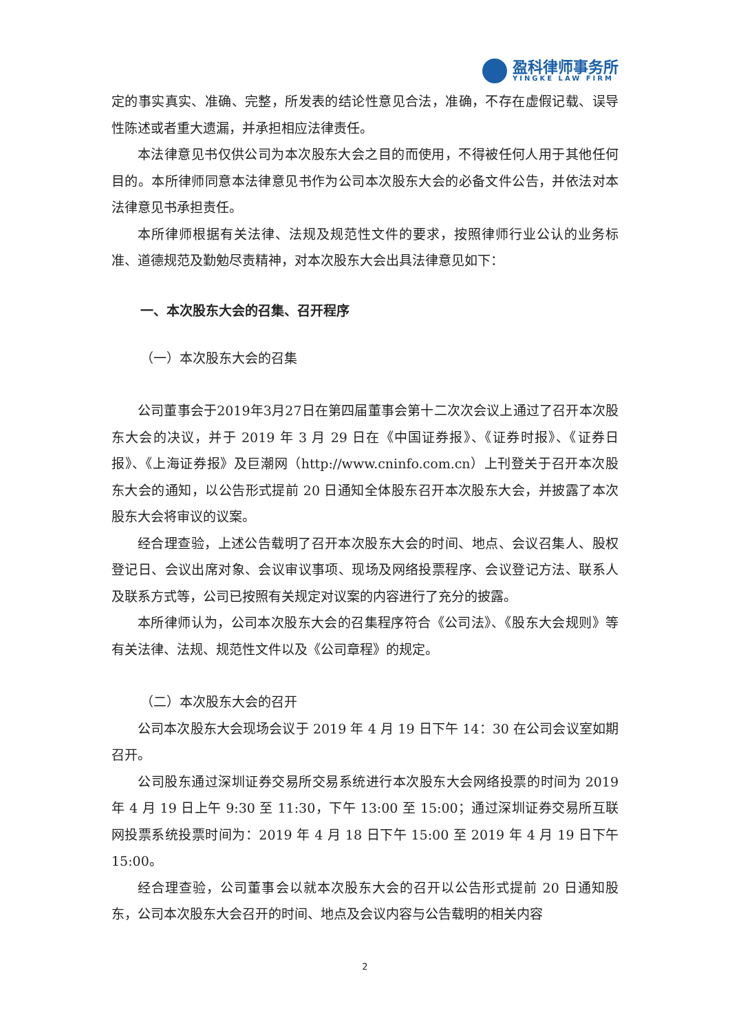盈科律师事务所
YINGKE LAW FIRM
定的事实真实、准确、完整，所发表的结论性意见合法，准确，不存在虚假记载、误导性陈述或者重大遗漏，并承担相应法律责任。
本法律意见书仅供公司为本次股东大会之目的而使用，不得被任何人用于其他任何目的。本所律师同意本法律意见书作为公司本次股东大会的必备文件公告，并依法对本法律意见书承担责任。
本所律师根据有关法律、法规及规范性文件的要求，按照律师行业公认的业务标准、道德规范及勤勉尽责精神，对本次股东大会出具法律意见如下：
一、本次股东大会的召集、召开程序
（一）本次股东大会的召集
公司董事会于2019年3月27日在第四届董事会第十二次次会议上通过了召开本次股东大会的决议，并于 2019 年 3 月 29 日在《中国证券报》、《证券时报》、《证券日报》、《上海证券报》及巨潮网（http://www.cninfo.com.cn）上刊登关于召开本次股东大会的通知，以公告形式提前 20 日通知全体股东召开本次股东大会，并披露了本次股东大会将审议的议案。
经合理查验，上述公告载明了召开本次股东大会的时间、地点、会议召集人、股权登记日、会议出席对象、会议审议事项、现场及网络投票程序、会议登记方法、联系人及联系方式等，公司已按照有关规定对议案的内容进行了充分的披露。
本所律师认为，公司本次股东大会的召集程序符合《公司法》、《股东大会规则》等有关法律、法规、规范性文件以及《公司章程》的规定。
（二）本次股东大会的召开
公司本次股东大会现场会议于 2019 年 4 月 19 日下午 14：30 在公司会议室如期召开。
公司股东通过深圳证券交易所交易系统进行本次股东大会网络投票的时间为 2019 年 4 月 19 日上午 9:30 至 11:30，下午 13:00 至 15:00；通过深圳证券交易所互联网投票系统投票时间为：2019 年 4 月 18 日下午 15:00 至 2019 年 4 月 19 日下午 15:00。
经合理查验，公司董事会以就本次股东大会的召开以公告形式提前 20 日通知股东，公司本次股东大会召开的时间、地点及会议内容与公告载明的相关内容
2